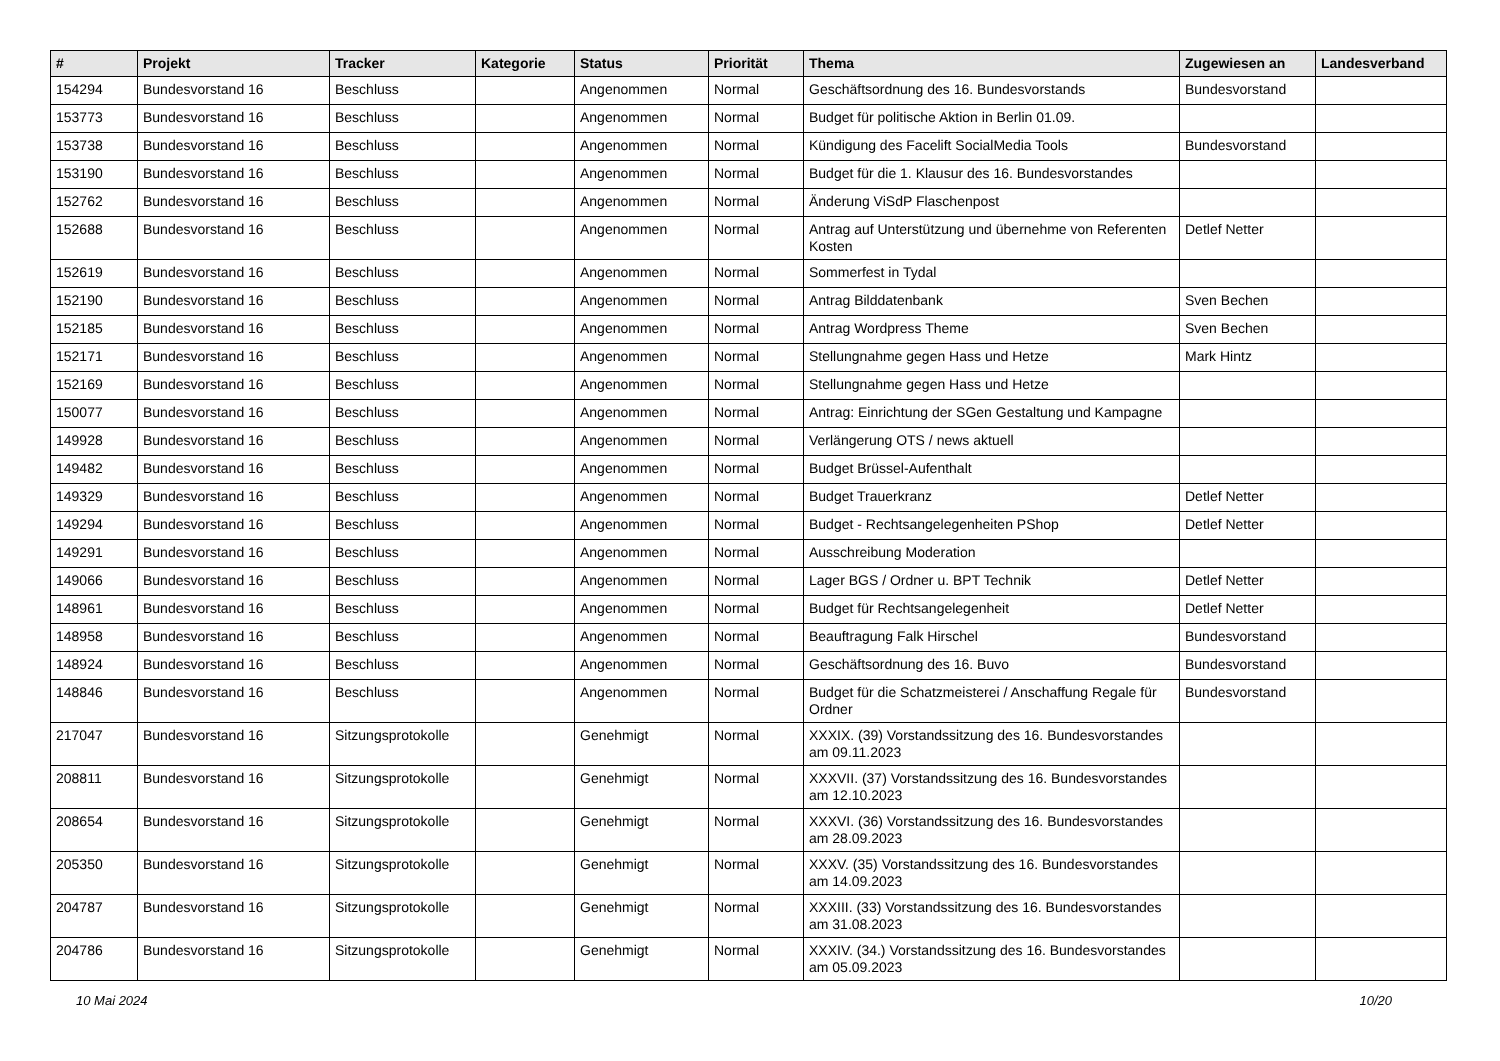| # | Projekt | Tracker | Kategorie | Status | Priorität | Thema | Zugewiesen an | Landesverband |
| --- | --- | --- | --- | --- | --- | --- | --- | --- |
| 154294 | Bundesvorstand 16 | Beschluss | | Angenommen | Normal | Geschäftsordnung des 16. Bundesvorstands | Bundesvorstand | |
| 153773 | Bundesvorstand 16 | Beschluss | | Angenommen | Normal | Budget für politische Aktion in Berlin 01.09. | | |
| 153738 | Bundesvorstand 16 | Beschluss | | Angenommen | Normal | Kündigung des Facelift SocialMedia Tools | Bundesvorstand | |
| 153190 | Bundesvorstand 16 | Beschluss | | Angenommen | Normal | Budget für die 1. Klausur des 16. Bundesvorstandes | | |
| 152762 | Bundesvorstand 16 | Beschluss | | Angenommen | Normal | Änderung ViSdP Flaschenpost | | |
| 152688 | Bundesvorstand 16 | Beschluss | | Angenommen | Normal | Antrag auf Unterstützung und übernehme von Referenten Kosten | Detlef Netter | |
| 152619 | Bundesvorstand 16 | Beschluss | | Angenommen | Normal | Sommerfest in Tydal | | |
| 152190 | Bundesvorstand 16 | Beschluss | | Angenommen | Normal | Antrag Bilddatenbank | Sven Bechen | |
| 152185 | Bundesvorstand 16 | Beschluss | | Angenommen | Normal | Antrag Wordpress Theme | Sven Bechen | |
| 152171 | Bundesvorstand 16 | Beschluss | | Angenommen | Normal | Stellungnahme gegen Hass und Hetze | Mark Hintz | |
| 152169 | Bundesvorstand 16 | Beschluss | | Angenommen | Normal | Stellungnahme gegen Hass und Hetze | | |
| 150077 | Bundesvorstand 16 | Beschluss | | Angenommen | Normal | Antrag: Einrichtung der SGen Gestaltung und Kampagne | | |
| 149928 | Bundesvorstand 16 | Beschluss | | Angenommen | Normal | Verlängerung OTS / news aktuell | | |
| 149482 | Bundesvorstand 16 | Beschluss | | Angenommen | Normal | Budget Brüssel-Aufenthalt | | |
| 149329 | Bundesvorstand 16 | Beschluss | | Angenommen | Normal | Budget Trauerkranz | Detlef Netter | |
| 149294 | Bundesvorstand 16 | Beschluss | | Angenommen | Normal | Budget - Rechtsangelegenheiten PShop | Detlef Netter | |
| 149291 | Bundesvorstand 16 | Beschluss | | Angenommen | Normal | Ausschreibung Moderation | | |
| 149066 | Bundesvorstand 16 | Beschluss | | Angenommen | Normal | Lager BGS / Ordner u. BPT Technik | Detlef Netter | |
| 148961 | Bundesvorstand 16 | Beschluss | | Angenommen | Normal | Budget für Rechtsangelegenheit | Detlef Netter | |
| 148958 | Bundesvorstand 16 | Beschluss | | Angenommen | Normal | Beauftragung Falk Hirschel | Bundesvorstand | |
| 148924 | Bundesvorstand 16 | Beschluss | | Angenommen | Normal | Geschäftsordnung des 16. Buvo | Bundesvorstand | |
| 148846 | Bundesvorstand 16 | Beschluss | | Angenommen | Normal | Budget für die Schatzmeisterei / Anschaffung Regale für Ordner | Bundesvorstand | |
| 217047 | Bundesvorstand 16 | Sitzungsprotokolle | | Genehmigt | Normal | XXXIX. (39) Vorstandssitzung des 16. Bundesvorstandes am 09.11.2023 | | |
| 208811 | Bundesvorstand 16 | Sitzungsprotokolle | | Genehmigt | Normal | XXXVII. (37) Vorstandssitzung des 16. Bundesvorstandes am 12.10.2023 | | |
| 208654 | Bundesvorstand 16 | Sitzungsprotokolle | | Genehmigt | Normal | XXXVI. (36) Vorstandssitzung des 16. Bundesvorstandes am 28.09.2023 | | |
| 205350 | Bundesvorstand 16 | Sitzungsprotokolle | | Genehmigt | Normal | XXXV. (35) Vorstandssitzung des 16. Bundesvorstandes am 14.09.2023 | | |
| 204787 | Bundesvorstand 16 | Sitzungsprotokolle | | Genehmigt | Normal | XXXIII. (33) Vorstandssitzung des 16. Bundesvorstandes am 31.08.2023 | | |
| 204786 | Bundesvorstand 16 | Sitzungsprotokolle | | Genehmigt | Normal | XXXIV. (34.) Vorstandssitzung des 16. Bundesvorstandes am 05.09.2023 | | |
10 Mai 2024 10/20